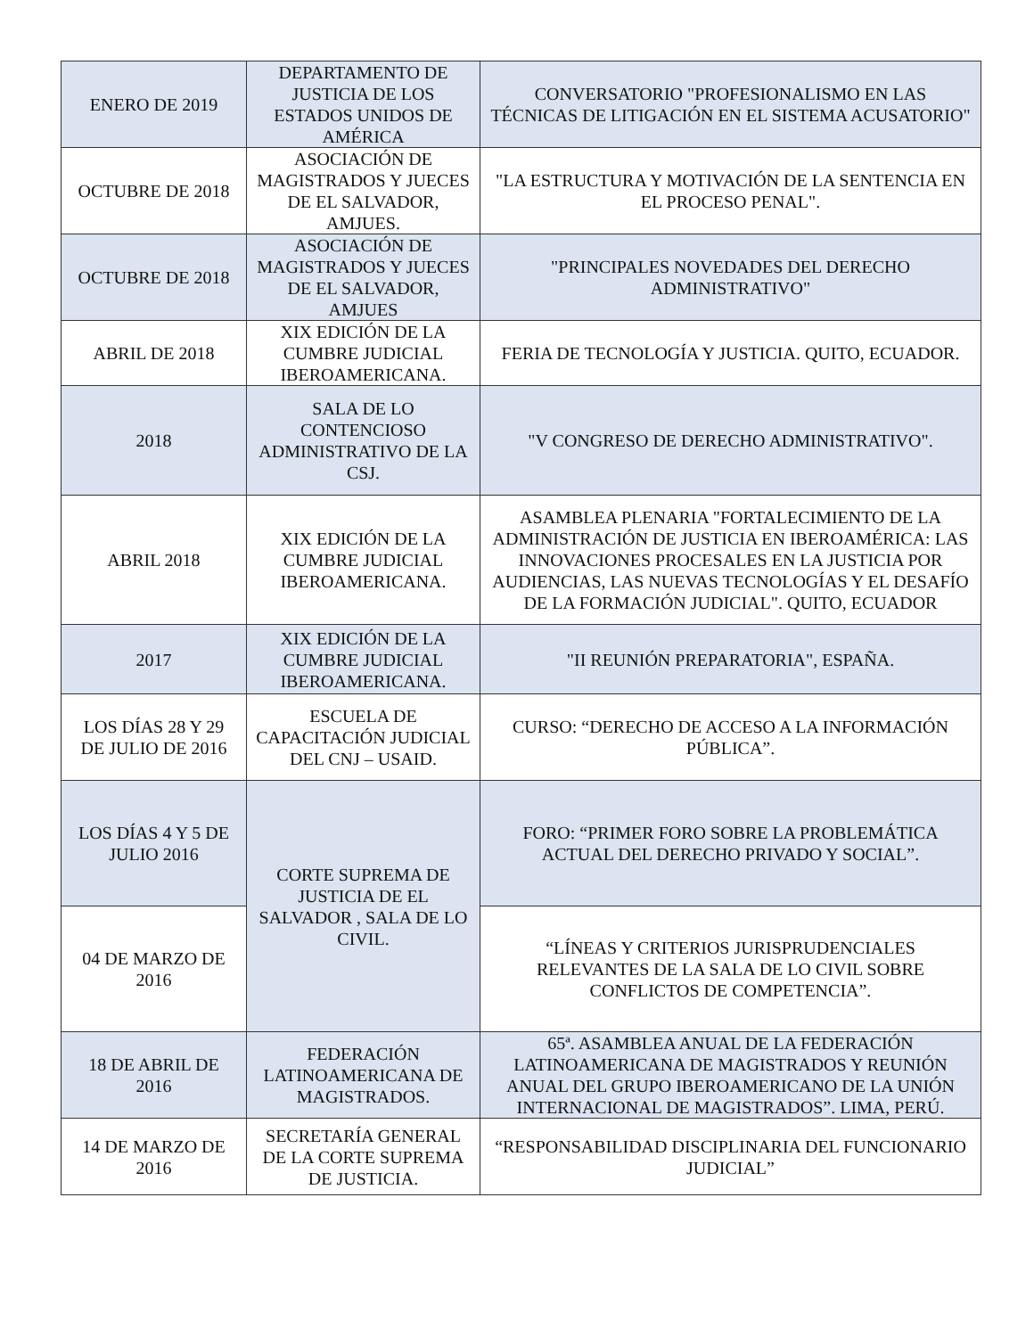| ENERO DE 2019 | DEPARTAMENTO DE JUSTICIA DE LOS ESTADOS UNIDOS DE AMÉRICA | CONVERSATORIO "PROFESIONALISMO EN LAS TÉCNICAS DE LITIGACIÓN EN EL SISTEMA ACUSATORIO" |
| OCTUBRE DE 2018 | ASOCIACIÓN DE MAGISTRADOS Y JUECES DE EL SALVADOR, AMJUES. | "LA ESTRUCTURA Y MOTIVACIÓN DE LA SENTENCIA EN EL PROCESO PENAL". |
| OCTUBRE DE 2018 | ASOCIACIÓN DE MAGISTRADOS Y JUECES DE EL SALVADOR, AMJUES | "PRINCIPALES NOVEDADES DEL DERECHO ADMINISTRATIVO" |
| ABRIL DE 2018 | XIX EDICIÓN DE LA CUMBRE JUDICIAL IBEROAMERICANA. | FERIA DE TECNOLOGÍA Y JUSTICIA. QUITO, ECUADOR. |
| 2018 | SALA DE LO CONTENCIOSO ADMINISTRATIVO DE LA CSJ. | "V CONGRESO DE DERECHO ADMINISTRATIVO". |
| ABRIL 2018 | XIX EDICIÓN DE LA CUMBRE JUDICIAL IBEROAMERICANA. | ASAMBLEA PLENARIA "FORTALECIMIENTO DE LA ADMINISTRACIÓN DE JUSTICIA EN IBEROAMÉRICA: LAS INNOVACIONES PROCESALES EN LA JUSTICIA POR AUDIENCIAS, LAS NUEVAS TECNOLOGÍAS Y EL DESAFÍO DE LA FORMACIÓN JUDICIAL". QUITO, ECUADOR |
| 2017 | XIX EDICIÓN DE LA CUMBRE JUDICIAL IBEROAMERICANA. | "II REUNIÓN PREPARATORIA", ESPAÑA. |
| LOS DÍAS 28 Y 29 DE JULIO DE 2016 | ESCUELA DE CAPACITACIÓN JUDICIAL DEL CNJ – USAID. | CURSO: “DERECHO DE ACCESO A LA INFORMACIÓN PÚBLICA”. |
| LOS DÍAS 4 Y 5 DE JULIO 2016 | CORTE SUPREMA DE JUSTICIA DE EL SALVADOR , SALA DE LO CIVIL. | FORO: “PRIMER FORO SOBRE LA PROBLEMÁTICA ACTUAL DEL DERECHO PRIVADO Y SOCIAL”. |
| 04 DE MARZO DE 2016 | | “LÍNEAS Y CRITERIOS JURISPRUDENCIALES RELEVANTES DE LA SALA DE LO CIVIL SOBRE CONFLICTOS DE COMPETENCIA”. |
| 18 DE ABRIL DE 2016 | FEDERACIÓN LATINOAMERICANA DE MAGISTRADOS. | 65ª. ASAMBLEA ANUAL DE LA FEDERACIÓN LATINOAMERICANA DE MAGISTRADOS Y REUNIÓN ANUAL DEL GRUPO IBEROAMERICANO DE LA UNIÓN INTERNACIONAL DE MAGISTRADOS”. LIMA, PERÚ. |
| 14 DE MARZO DE 2016 | SECRETARÍA GENERAL DE LA CORTE SUPREMA DE JUSTICIA. | “RESPONSABILIDAD DISCIPLINARIA DEL FUNCIONARIO JUDICIAL” |